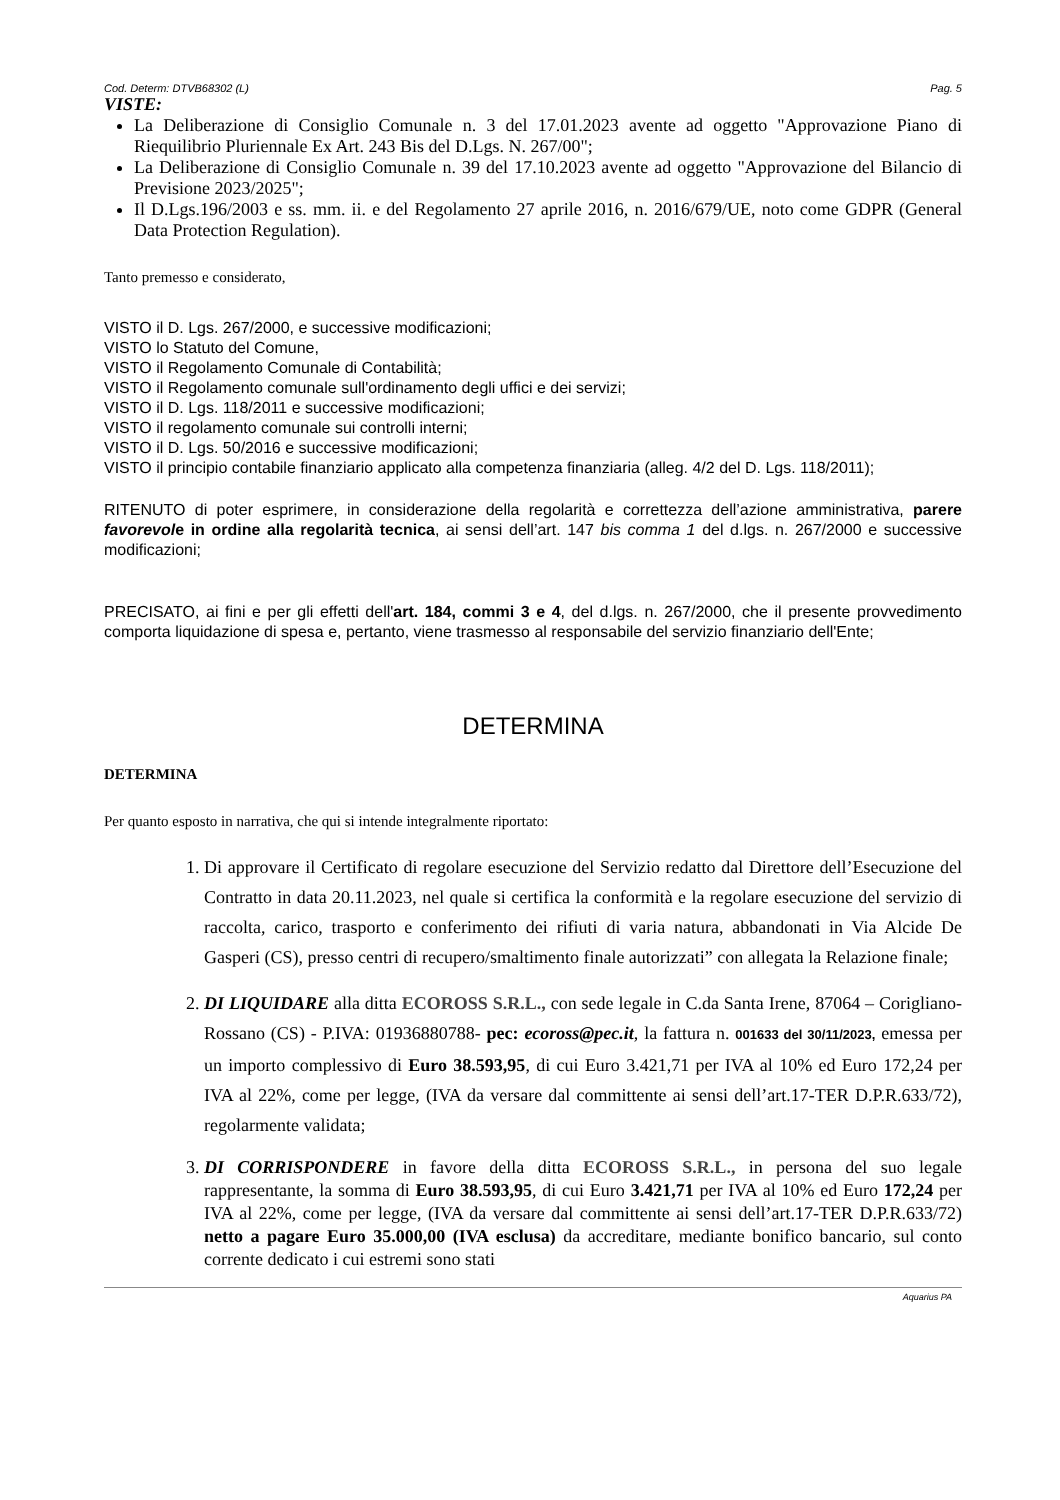Cod. Determ: DTVB68302 (L) Pag. 5
VISTE:
La Deliberazione di Consiglio Comunale n. 3 del 17.01.2023 avente ad oggetto "Approvazione Piano di Riequilibrio Pluriennale Ex Art. 243 Bis del D.Lgs. N. 267/00";
La Deliberazione di Consiglio Comunale n. 39 del 17.10.2023 avente ad oggetto "Approvazione del Bilancio di Previsione 2023/2025";
Il D.Lgs.196/2003 e ss. mm. ii. e del Regolamento 27 aprile 2016, n. 2016/679/UE, noto come GDPR (General Data Protection Regulation).
Tanto premesso e considerato,
VISTO il D. Lgs. 267/2000, e successive modificazioni;
VISTO lo Statuto del Comune,
VISTO il Regolamento Comunale di Contabilità;
VISTO il Regolamento comunale sull'ordinamento degli uffici e dei servizi;
VISTO il D. Lgs. 118/2011 e successive modificazioni;
VISTO il regolamento comunale sui controlli interni;
VISTO il D. Lgs. 50/2016 e successive modificazioni;
VISTO il principio contabile finanziario applicato alla competenza finanziaria (alleg. 4/2 del D. Lgs. 118/2011);
RITENUTO di poter esprimere, in considerazione della regolarità e correttezza dell’azione amministrativa, parere favorevole in ordine alla regolarità tecnica, ai sensi dell’art. 147 bis comma 1 del d.lgs. n. 267/2000 e successive modificazioni;
PRECISATO, ai fini e per gli effetti dell'art. 184, commi 3 e 4, del d.lgs. n. 267/2000, che il presente provvedimento comporta liquidazione di spesa e, pertanto, viene trasmesso al responsabile del servizio finanziario dell'Ente;
DETERMINA
DETERMINA
Per quanto esposto in narrativa, che qui si intende integralmente riportato:
1. Di approvare il Certificato di regolare esecuzione del Servizio redatto dal Direttore dell’Esecuzione del Contratto in data 20.11.2023, nel quale si certifica la conformità e la regolare esecuzione del servizio di raccolta, carico, trasporto e conferimento dei rifiuti di varia natura, abbandonati in Via Alcide De Gasperi (CS), presso centri di recupero/smaltimento finale autorizzati” con allegata la Relazione finale;
2. DI LIQUIDARE alla ditta ECOROSS S.R.L., con sede legale in C.da Santa Irene, 87064 – Corigliano-Rossano (CS) - P.IVA: 01936880788- pec: ecoross@pec.it, la fattura n. 001633 del 30/11/2023, emessa per un importo complessivo di Euro 38.593,95, di cui Euro 3.421,71 per IVA al 10% ed Euro 172,24 per IVA al 22%, come per legge, (IVA da versare dal committente ai sensi dell’art.17-TER D.P.R.633/72), regolarmente validata;
3. DI CORRISPONDERE in favore della ditta ECOROSS S.R.L., in persona del suo legale rappresentante, la somma di Euro 38.593,95, di cui Euro 3.421,71 per IVA al 10% ed Euro 172,24 per IVA al 22%, come per legge, (IVA da versare dal committente ai sensi dell’art.17-TER D.P.R.633/72) netto a pagare Euro 35.000,00 (IVA esclusa) da accreditare, mediante bonifico bancario, sul conto corrente dedicato i cui estremi sono stati
Aquarius PA